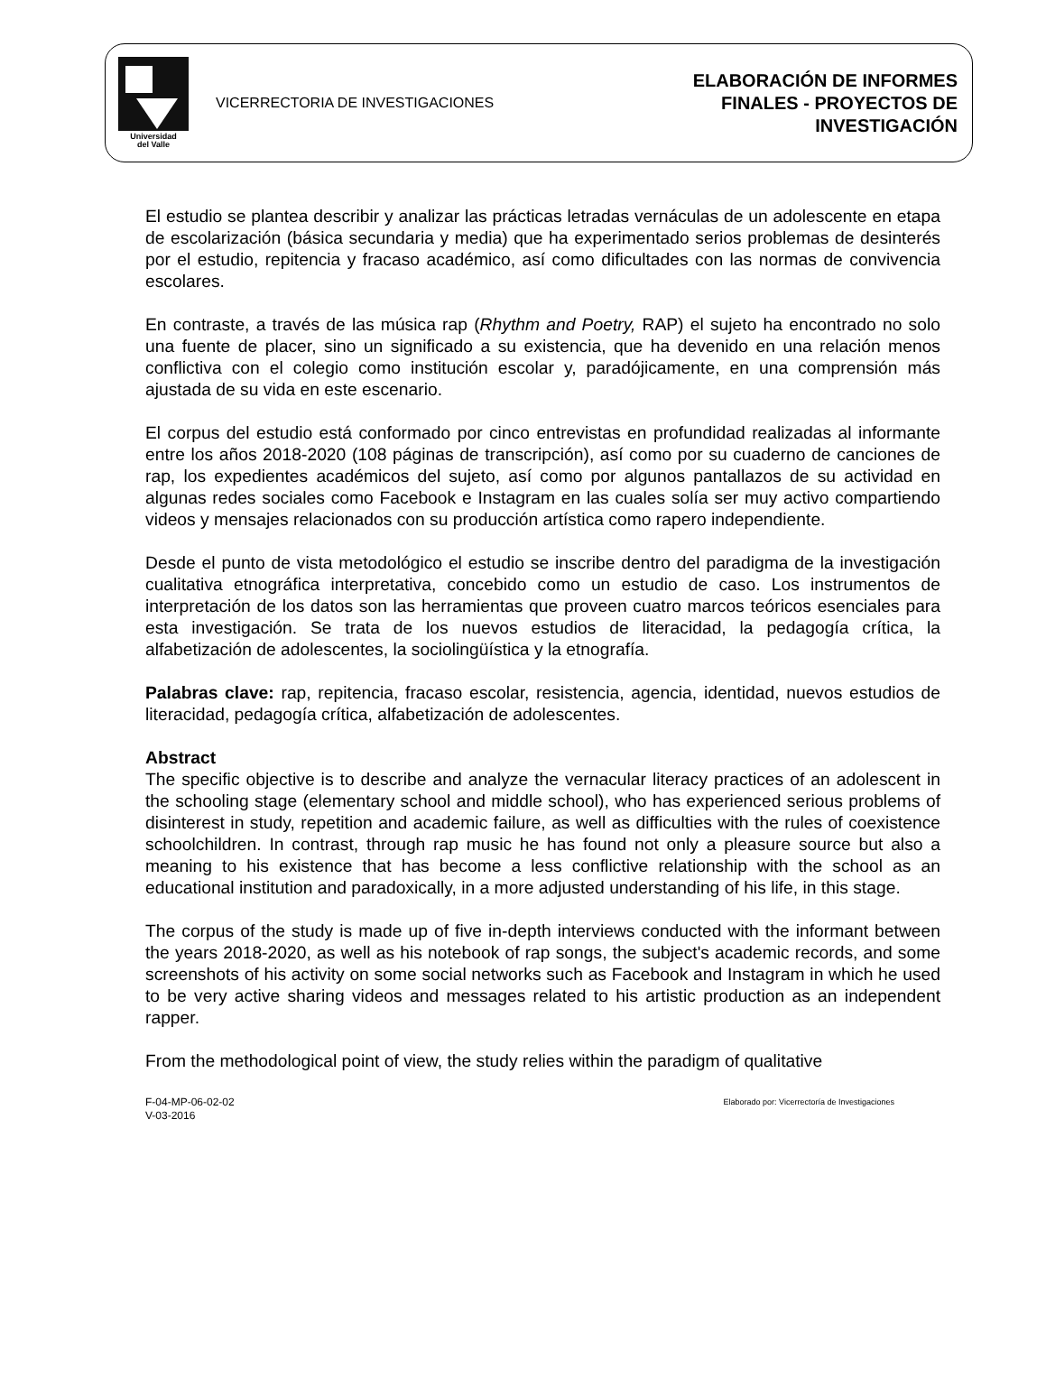Universidad
del Valle
VICERRECTORIA DE INVESTIGACIONES
ELABORACIÓN DE INFORMES
FINALES - PROYECTOS DE
INVESTIGACIÓN
El estudio se plantea describir y analizar las prácticas letradas vernáculas de un adolescente en etapa de escolarización (básica secundaria y media) que ha experimentado serios problemas de desinterés por el estudio, repitencia y fracaso académico, así como dificultades con las normas de convivencia escolares.
En contraste, a través de las música rap (Rhythm and Poetry, RAP) el sujeto ha encontrado no solo una fuente de placer, sino un significado a su existencia, que ha devenido en una relación menos conflictiva con el colegio como institución escolar y, paradójicamente, en una comprensión más ajustada de su vida en este escenario.
El corpus del estudio está conformado por cinco entrevistas en profundidad realizadas al informante entre los años 2018-2020 (108 páginas de transcripción), así como por su cuaderno de canciones de rap, los expedientes académicos del sujeto, así como por algunos pantallazos de su actividad en algunas redes sociales como Facebook e Instagram en las cuales solía ser muy activo compartiendo videos y mensajes relacionados con su producción artística como rapero independiente.
Desde el punto de vista metodológico el estudio se inscribe dentro del paradigma de la investigación cualitativa etnográfica interpretativa, concebido como un estudio de caso. Los instrumentos de interpretación de los datos son las herramientas que proveen cuatro marcos teóricos esenciales para esta investigación. Se trata de los nuevos estudios de literacidad, la pedagogía crítica, la alfabetización de adolescentes, la sociolingüística y la etnografía.
Palabras clave: rap, repitencia, fracaso escolar, resistencia, agencia, identidad, nuevos estudios de literacidad, pedagogía crítica, alfabetización de adolescentes.
Abstract
The specific objective is to describe and analyze the vernacular literacy practices of an adolescent in the schooling stage (elementary school and middle school), who has experienced serious problems of disinterest in study, repetition and academic failure, as well as difficulties with the rules of coexistence schoolchildren. In contrast, through rap music he has found not only a pleasure source but also a meaning to his existence that has become a less conflictive relationship with the school as an educational institution and paradoxically, in a more adjusted understanding of his life, in this stage.
The corpus of the study is made up of five in-depth interviews conducted with the informant between the years 2018-2020, as well as his notebook of rap songs, the subject's academic records, and some screenshots of his activity on some social networks such as Facebook and Instagram in which he used to be very active sharing videos and messages related to his artistic production as an independent rapper.
From the methodological point of view, the study relies within the paradigm of qualitative
F-04-MP-06-02-02
V-03-2016
Elaborado por: Vicerrectoría de Investigaciones